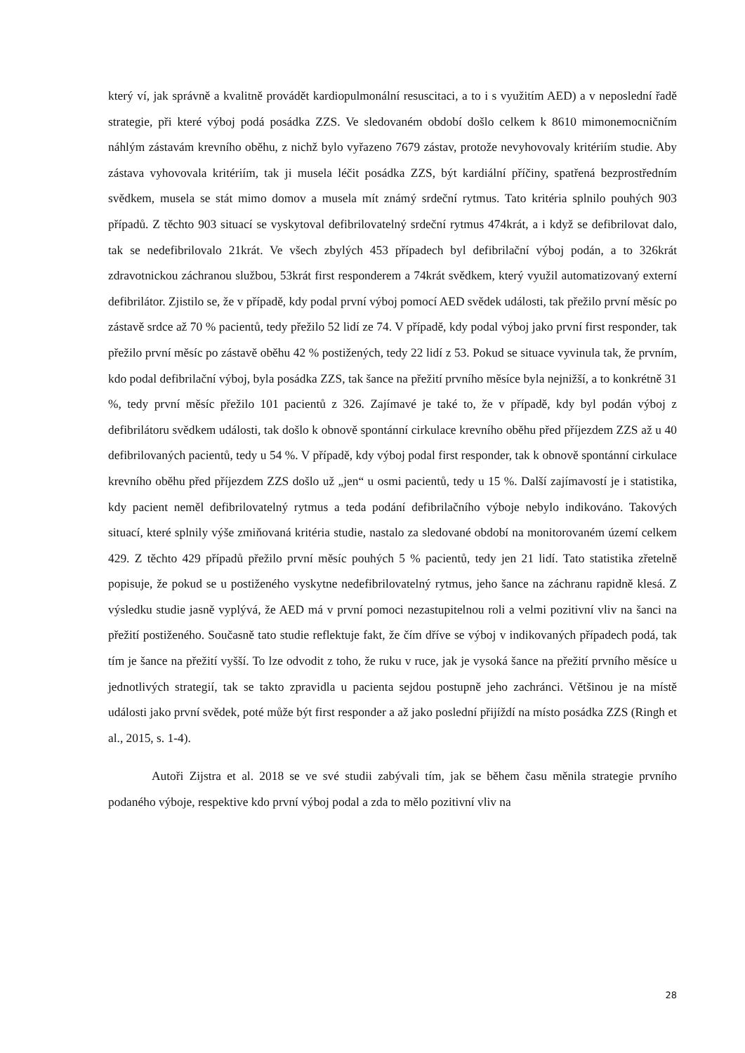který ví, jak správně a kvalitně provádět kardiopulmonální resuscitaci, a to i s využitím AED) a v neposlední řadě strategie, při které výboj podá posádka ZZS. Ve sledovaném období došlo celkem k 8610 mimonemocničním náhlým zástavám krevního oběhu, z nichž bylo vyřazeno 7679 zástav, protože nevyhovovaly kritériím studie. Aby zástava vyhovovala kritériím, tak ji musela léčit posádka ZZS, být kardiální příčiny, spatřená bezprostředním svědkem, musela se stát mimo domov a musela mít známý srdeční rytmus. Tato kritéria splnilo pouhých 903 případů. Z těchto 903 situací se vyskytoval defibrilovatelný srdeční rytmus 474krát, a i když se defibrilovat dalo, tak se nedefibrilovalo 21krát. Ve všech zbylých 453 případech byl defibrilační výboj podán, a to 326krát zdravotnickou záchranou službou, 53krát first responderem a 74krát svědkem, který využil automatizovaný externí defibrilátor. Zjistilo se, že v případě, kdy podal první výboj pomocí AED svědek události, tak přežilo první měsíc po zástavě srdce až 70 % pacientů, tedy přežilo 52 lidí ze 74. V případě, kdy podal výboj jako první first responder, tak přežilo první měsíc po zástavě oběhu 42 % postižených, tedy 22 lidí z 53. Pokud se situace vyvinula tak, že prvním, kdo podal defibrilační výboj, byla posádka ZZS, tak šance na přežití prvního měsíce byla nejnižší, a to konkrétně 31 %, tedy první měsíc přežilo 101 pacientů z 326. Zajímavé je také to, že v případě, kdy byl podán výboj z defibrilátoru svědkem události, tak došlo k obnově spontánní cirkulace krevního oběhu před příjezdem ZZS až u 40 defibrilovaných pacientů, tedy u 54 %. V případě, kdy výboj podal first responder, tak k obnově spontánní cirkulace krevního oběhu před příjezdem ZZS došlo už „jen“ u osmi pacientů, tedy u 15 %. Další zajímavostí je i statistika, kdy pacient neměl defibrilovatelný rytmus a teda podání defibrilačního výboje nebylo indikováno. Takových situací, které splnily výše zmiňovaná kritéria studie, nastalo za sledované období na monitorovaném území celkem 429. Z těchto 429 případů přežilo první měsíc pouhých 5 % pacientů, tedy jen 21 lidí. Tato statistika zřetelně popisuje, že pokud se u postiženého vyskytne nedefibrilovatelný rytmus, jeho šance na záchranu rapidně klesá. Z výsledku studie jasně vyplývá, že AED má v první pomoci nezastupitelnou roli a velmi pozitivní vliv na šanci na přežití postiženého. Současně tato studie reflektuje fakt, že čím dříve se výboj v indikovaných případech podá, tak tím je šance na přežití vyšší. To lze odvodit z toho, že ruku v ruce, jak je vysoká šance na přežití prvního měsíce u jednotlivých strategií, tak se takto zpravidla u pacienta sejdou postupně jeho zachránci. Většinou je na místě události jako první svědek, poté může být first responder a až jako poslední přijíždí na místo posádka ZZS (Ringh et al., 2015, s. 1-4).
Autoři Zijstra et al. 2018 se ve své studii zabývali tím, jak se během času měnila strategie prvního podaného výboje, respektive kdo první výboj podal a zda to mělo pozitivní vliv na
28